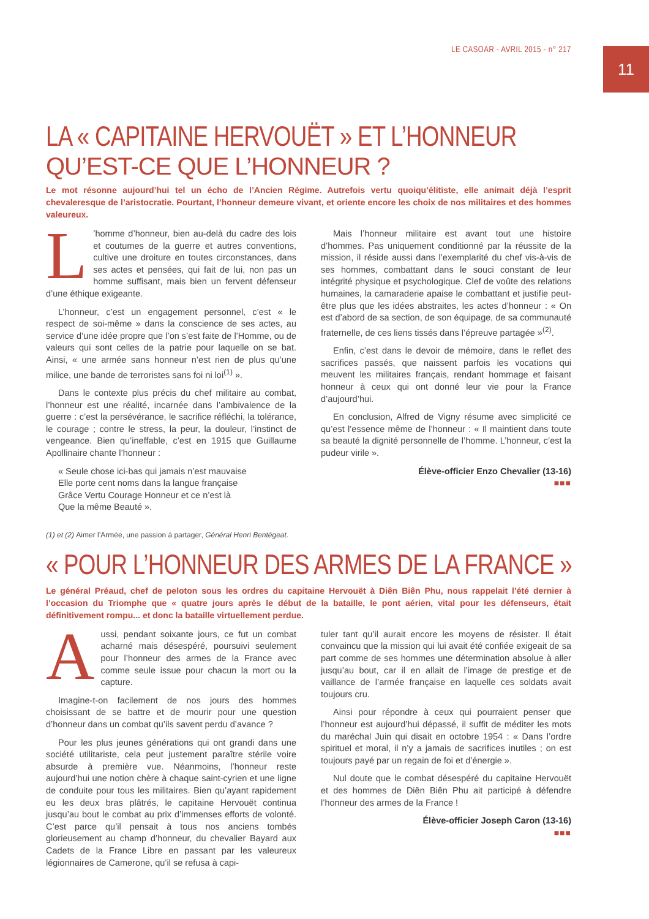LE CASOAR - AVRIL 2015 - n° 217
11
LA « CAPITAINE HERVOUËT » ET L’HONNEUR
QU’EST-CE QUE L’HONNEUR ?
Le mot résonne aujourd’hui tel un écho de l’Ancien Régime. Autrefois vertu quoiqu’élitiste, elle animait déjà l’esprit chevaleresque de l’aristocratie. Pourtant, l’honneur demeure vivant, et oriente encore les choix de nos militaires et des hommes valeureux.
L’homme d’honneur, bien au-delà du cadre des lois et coutumes de la guerre et autres conventions, cultive une droiture en toutes circonstances, dans ses actes et pensées, qui fait de lui, non pas un homme suffisant, mais bien un fervent défenseur d’une éthique exigeante.
L’honneur, c’est un engagement personnel, c’est « le respect de soi-même » dans la conscience de ses actes, au service d’une idée propre que l’on s’est faite de l’Homme, ou de valeurs qui sont celles de la patrie pour laquelle on se bat. Ainsi, « une armée sans honneur n’est rien de plus qu’une milice, une bande de terroristes sans foi ni loi<sup>(1)</sup> ».
Dans le contexte plus précis du chef militaire au combat, l’honneur est une réalité, incarnée dans l’ambivalence de la guerre : c’est la persévérance, le sacrifice réfléchi, la tolérance, le courage ; contre le stress, la peur, la douleur, l’instinct de vengeance. Bien qu’ineffable, c’est en 1915 que Guillaume Apollinaire chante l’honneur :
« Seule chose ici-bas qui jamais n’est mauvaise
Elle porte cent noms dans la langue française
Grâce Vertu Courage Honneur et ce n’est là
Que la même Beauté ».
Mais l’honneur militaire est avant tout une histoire d’hommes. Pas uniquement conditionné par la réussite de la mission, il réside aussi dans l’exemplarité du chef vis-à-vis de ses hommes, combattant dans le souci constant de leur intégrité physique et psychologique. Clef de voûte des relations humaines, la camaraderie apaise le combattant et justifie peut-être plus que les idées abstraites, les actes d’honneur : « On est d’abord de sa section, de son équipage, de sa communauté fraternelle, de ces liens tissés dans l’épreuve partagée »<sup>(2)</sup>.
Enfin, c’est dans le devoir de mémoire, dans le reflet des sacrifices passés, que naissent parfois les vocations qui meuvent les militaires français, rendant hommage et faisant honneur à ceux qui ont donné leur vie pour la France d’aujourd’hui.
En conclusion, Alfred de Vigny résume avec simplicité ce qu’est l’essence même de l’honneur : « Il maintient dans toute sa beauté la dignité personnelle de l’homme. L’honneur, c’est la pudeur virile ».
Élève-officier Enzo Chevalier (13-16)
■■■
(1) et (2) Aimer l’Armée, une passion à partager, Général Henri Bentégeat.
« POUR L’HONNEUR DES ARMES DE LA FRANCE »
Le général Préaud, chef de peloton sous les ordres du capitaine Hervouët à Diên Biên Phu, nous rappelait l’été dernier à l’occasion du Triomphe que « quatre jours après le début de la bataille, le pont aérien, vital pour les défenseurs, était définitivement rompu... et donc la bataille virtuellement perdue.
Aussi, pendant soixante jours, ce fut un combat acharné mais désespéré, poursuivi seulement pour l’honneur des armes de la France avec comme seule issue pour chacun la mort ou la capture.
Imagine-t-on facilement de nos jours des hommes choisissant de se battre et de mourir pour une question d’honneur dans un combat qu’ils savent perdu d’avance ?
Pour les plus jeunes générations qui ont grandi dans une société utilitariste, cela peut justement paraître stérile voire absurde à première vue. Néanmoins, l’honneur reste aujourd’hui une notion chère à chaque saint-cyrien et une ligne de conduite pour tous les militaires. Bien qu’ayant rapidement eu les deux bras plâtrés, le capitaine Hervouët continua jusqu’au bout le combat au prix d’immenses efforts de volonté. C’est parce qu’il pensait à tous nos anciens tombés glorieusement au champ d’honneur, du chevalier Bayard aux Cadets de la France Libre en passant par les valeureux légionnaires de Camerone, qu’il se refusa à capi-
tuler tant qu’il aurait encore les moyens de résister. Il était convaincu que la mission qui lui avait été confiée exigeait de sa part comme de ses hommes une détermination absolue à aller jusqu’au bout, car il en allait de l’image de prestige et de vaillance de l’armée française en laquelle ces soldats avait toujours cru.
Ainsi pour répondre à ceux qui pourraient penser que l’honneur est aujourd’hui dépassé, il suffit de méditer les mots du maréchal Juin qui disait en octobre 1954 : « Dans l’ordre spirituel et moral, il n’y a jamais de sacrifices inutiles ; on est toujours payé par un regain de foi et d’énergie ».
Nul doute que le combat désespéré du capitaine Hervouët et des hommes de Diên Biên Phu ait participé à défendre l’honneur des armes de la France !
Élève-officier Joseph Caron (13-16)
■■■